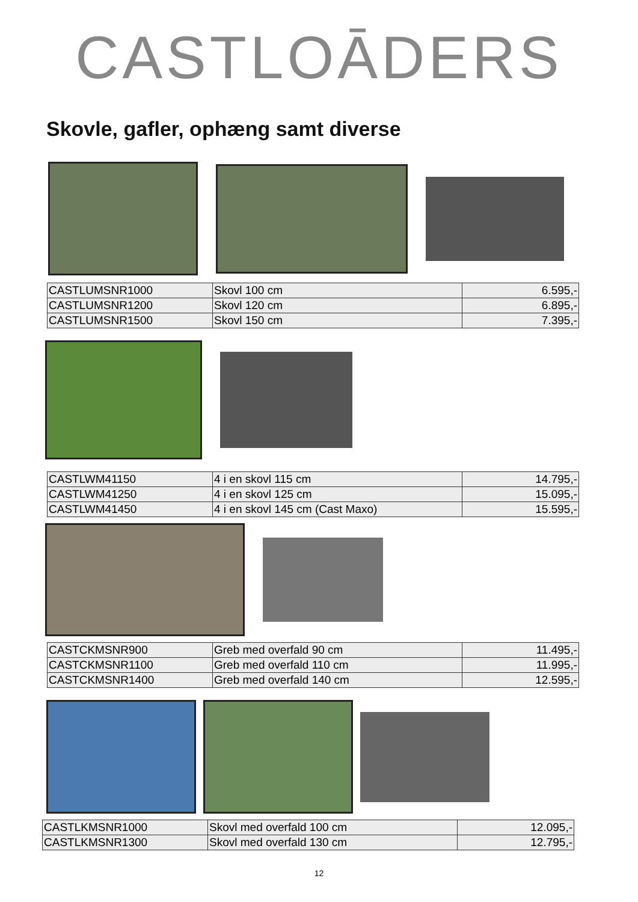CASTLOĀDERS
Skovle, gafler, ophæng samt diverse
| CASTLUMSNR1000 | Skovl 100 cm | 6.595,- |
| CASTLUMSNR1200 | Skovl 120 cm | 6.895,- |
| CASTLUMSNR1500 | Skovl 150 cm | 7.395,- |
| CASTLWM41150 | 4 i en skovl 115 cm | 14.795,- |
| CASTLWM41250 | 4 i en skovl 125 cm | 15.095,- |
| CASTLWM41450 | 4 i en skovl 145 cm (Cast Maxo) | 15.595,- |
| CASTCKMSNR900 | Greb med overfald 90 cm | 11.495,- |
| CASTCKMSNR1100 | Greb med overfald 110 cm | 11.995,- |
| CASTCKMSNR1400 | Greb med overfald 140 cm | 12.595,- |
| CASTLKMSNR1000 | Skovl med overfald 100 cm | 12.095,- |
| CASTLKMSNR1300 | Skovl med overfald 130 cm | 12.795,- |
12